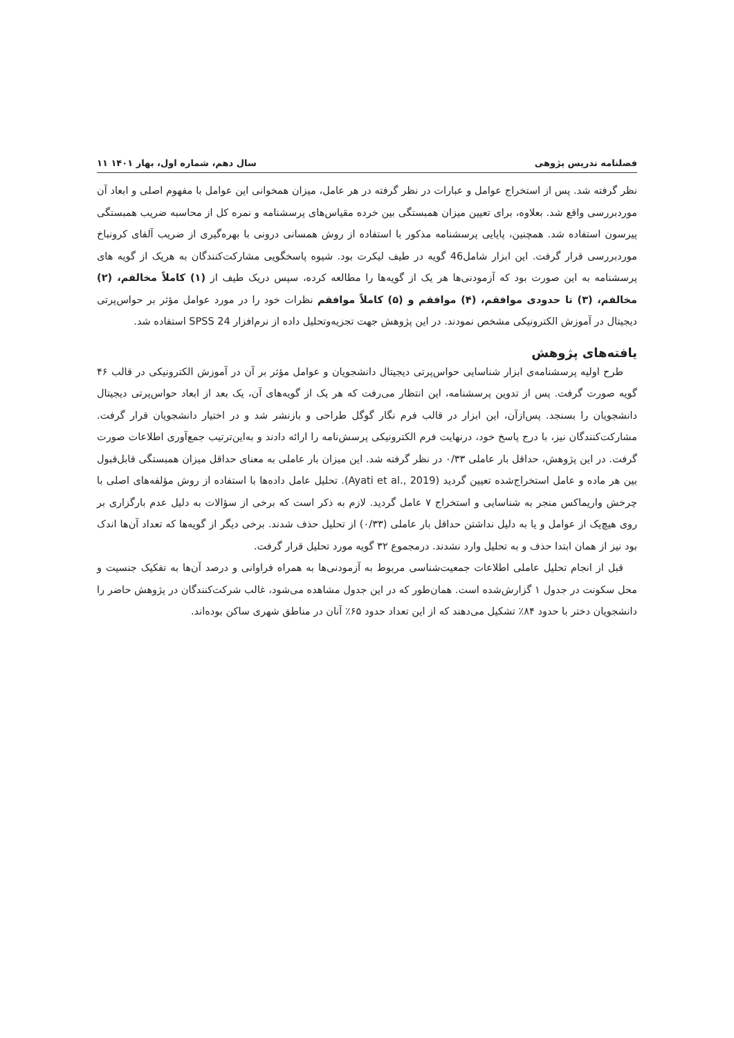فصلنامه تدریس پژوهی سال دهم، شماره اول، بهار ۱۴۰۱ ۱۱
نظر گرفته شد. پس از استخراج عوامل و عبارات در نظر گرفته در هر عامل، میزان همخوانی این عوامل با مفهوم اصلی و ابعاد آن موردبررسی واقع شد. بعلاوه، برای تعیین میزان همبستگی بین خرده مقیاس‌های پرسشنامه و نمره کل از محاسبه ضریب همبستگی پیرسون استفاده شد. همچنین، پایایی پرسشنامه مذکور با استفاده از روش همسانی درونی با بهره‌گیری از ضریب آلفای کرونباخ موردبررسی قرار گرفت. این ابزار شامل46 گویه در طیف لیکرت بود. شیوه پاسخگویی مشارکت‌کنندگان به هریک از گویه های پرسشنامه به این صورت بود که آزمودنی‌ها هر یک از گویه‌ها را مطالعه کرده، سپس دریک طیف از (۱) کاملاً مخالفم، (۲) مخالفم، (۳) تا حدودی موافقم، (۴) موافقم و (۵) کاملاً موافقم نظرات خود را در مورد عوامل مؤثر بر حواس‌پرتی دیجیتال در آموزش الکترونیکی مشخص نمودند. در این پژوهش جهت تجزیه‌وتحلیل داده از نرم‌افزار SPSS 24 استفاده شد.
یافته‌های پژوهش
طرح اولیه پرسشنامه‌ی ابزار شناسایی حواس‌پرتی دیجیتال دانشجویان و عوامل مؤثر بر آن در آموزش الکترونیکی در قالب ۴۶ گویه صورت گرفت. پس از تدوین پرسشنامه، این انتظار می‌رفت که هر یک از گویه‌های آن، یک بعد از ابعاد حواس‌پرتی دیجیتال دانشجویان را بسنجد. پس‌ازآن، این ابزار در قالب فرم نگار گوگل طراحی و بازنشر شد و در اختیار دانشجویان قرار گرفت. مشارکت‌کنندگان نیز، با درج پاسخ خود، درنهایت فرم الکترونیکی پرسش‌نامه را ارائه دادند و به‌این‌ترتیب جمع‌آوری اطلاعات صورت گرفت. در این پژوهش، حداقل بار عاملی ۰/۳۳ در نظر گرفته شد. این میزان بار عاملی به معنای حداقل میزان همبستگی قابل‌قبول بین هر ماده و عامل استخراج‌شده تعیین گردید (Ayati et al., 2019). تحلیل عامل داده‌ها با استفاده از روش مؤلفه‌های اصلی با چرخش واریماکس منجر به شناسایی و استخراج ۷ عامل گردید. لازم به ذکر است که برخی از سؤالات به دلیل عدم بارگزاری بر روی هیچ‌یک از عوامل و یا به دلیل نداشتن حداقل بار عاملی (۰/۳۳) از تحلیل حذف شدند. برخی دیگر از گویه‌ها که تعداد آن‌ها اندک بود نیز از همان ابتدا حذف و به تحلیل وارد نشدند. درمجموع ۳۲ گویه مورد تحلیل قرار گرفت.
قبل از انجام تحلیل عاملی اطلاعات جمعیت‌شناسی مربوط به آزمودنی‌ها به همراه فراوانی و درصد آن‌ها به تفکیک جنسیت و محل سکونت در جدول ۱ گزارش‌شده است. همان‌طور که در این جدول مشاهده می‌شود، غالب شرکت‌کنندگان در پژوهش حاضر را دانشجویان دختر با حدود ۸۴٪ تشکیل می‌دهند که از این تعداد حدود ۶۵٪ آنان در مناطق شهری ساکن بوده‌اند.